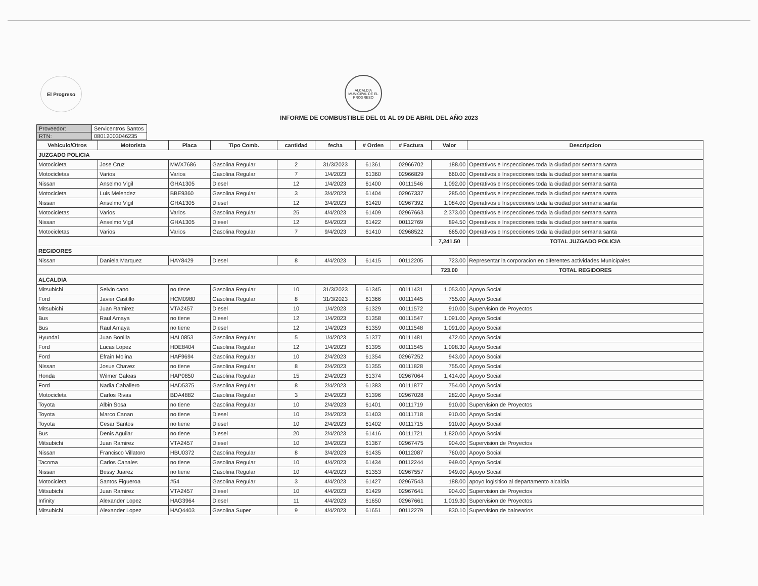El Progreso
ALCALDIA MUNICIPAL DE EL PROGRESO
INFORME DE COMBUSTIBLE DEL 01 AL 09 DE ABRIL DEL AÑO 2023
| Proveedor: | Servicentros Santos |
| RTN: | 08012003046235 |
| Vehiculo/Otros | Motorista | Placa | Tipo Comb. | cantidad | fecha | # Orden | # Factura | Valor | Descripcion |
| --- | --- | --- | --- | --- | --- | --- | --- | --- | --- |
| JUZGADO POLICIA | | | | | | | | | |
| Motocicleta | Jose Cruz | MWX7686 | Gasolina Regular | 2 | 31/3/2023 | 61361 | 02966702 | 188.00 | Operativos e Inspecciones toda la ciudad por semana santa |
| Motocicletas | Varios | Varios | Gasolina Regular | 7 | 1/4/2023 | 61360 | 02966829 | 660.00 | Operativos e Inspecciones toda la ciudad por semana santa |
| Nissan | Anselmo Vigil | GHA1305 | Diesel | 12 | 1/4/2023 | 61400 | 00111546 | 1,092.00 | Operativos e Inspecciones toda la ciudad por semana santa |
| Motocicleta | Luis Melendez | BBE9360 | Gasolina Regular | 3 | 3/4/2023 | 61404 | 02967337 | 285.00 | Operativos e Inspecciones toda la ciudad por semana santa |
| Nissan | Anselmo Vigil | GHA1305 | Diesel | 12 | 3/4/2023 | 61420 | 02967392 | 1,084.00 | Operativos e Inspecciones toda la ciudad por semana santa |
| Motocicletas | Varios | Varios | Gasolina Regular | 25 | 4/4/2023 | 61409 | 02967663 | 2,373.00 | Operativos e Inspecciones toda la ciudad por semana santa |
| Nissan | Anselmo Vigil | GHA1305 | Diesel | 12 | 6/4/2023 | 61422 | 00112769 | 894.50 | Operativos e Inspecciones toda la ciudad por semana santa |
| Motocicletas | Varios | Varios | Gasolina Regular | 7 | 9/4/2023 | 61410 | 02968522 | 665.00 | Operativos e Inspecciones toda la ciudad por semana santa |
| | | | | | | | | 7,241.50 | TOTAL JUZGADO POLICIA |
| REGIDORES | | | | | | | | | |
| Nissan | Daniela Marquez | HAY8429 | Diesel | 8 | 4/4/2023 | 61415 | 00112205 | 723.00 | Representar la corporacion en diferentes actividades Municipales |
| | | | | | | | | 723.00 | TOTAL REGIDORES |
| ALCALDIA | | | | | | | | | |
| Mitsubichi | Selvin cano | no tiene | Gasolina Regular | 10 | 31/3/2023 | 61345 | 00111431 | 1,053.00 | Apoyo Social |
| Ford | Javier Castillo | HCM0980 | Gasolina Regular | 8 | 31/3/2023 | 61366 | 00111445 | 755.00 | Apoyo Social |
| Mitsubichi | Juan Ramirez | VTA2457 | Diesel | 10 | 1/4/2023 | 61329 | 00111572 | 910.00 | Supervision de Proyectos |
| Bus | Raul Amaya | no tiene | Diesel | 12 | 1/4/2023 | 61358 | 00111547 | 1,091.00 | Apoyo Social |
| Bus | Raul Amaya | no tiene | Diesel | 12 | 1/4/2023 | 61359 | 00111548 | 1,091.00 | Apoyo Social |
| Hyundai | Juan Bonilla | HAL0853 | Gasolina Regular | 5 | 1/4/2023 | 51377 | 00111481 | 472.00 | Apoyo Social |
| Ford | Lucas Lopez | HDE8404 | Gasolina Regular | 12 | 1/4/2023 | 61395 | 00111545 | 1,098.30 | Apoyo Social |
| Ford | Efrain Molina | HAF9694 | Gasolina Regular | 10 | 2/4/2023 | 61354 | 02967252 | 943.00 | Apoyo Social |
| Nissan | Josue Chavez | no tiene | Gasolina Regular | 8 | 2/4/2023 | 61355 | 00111828 | 755.00 | Apoyo Social |
| Honda | Wilmer Galeas | HAP0850 | Gasolina Regular | 15 | 2/4/2023 | 61374 | 02967064 | 1,414.00 | Apoyo Social |
| Ford | Nadia Caballero | HAD5375 | Gasolina Regular | 8 | 2/4/2023 | 61383 | 00111877 | 754.00 | Apoyo Social |
| Motocicleta | Carlos Rivas | BDA4882 | Gasolina Regular | 3 | 2/4/2023 | 61396 | 02967028 | 282.00 | Apoyo Social |
| Toyota | Albin Sosa | no tiene | Gasolina Regular | 10 | 2/4/2023 | 61401 | 00111719 | 910.00 | Supervision de Proyectos |
| Toyota | Marco Canan | no tiene | Diesel | 10 | 2/4/2023 | 61403 | 00111718 | 910.00 | Apoyo Social |
| Toyota | Cesar Santos | no tiene | Diesel | 10 | 2/4/2023 | 61402 | 00111715 | 910.00 | Apoyo Social |
| Bus | Denis Aguilar | no tiene | Diesel | 20 | 2/4/2023 | 61416 | 00111721 | 1,820.00 | Apoyo Social |
| Mitsubichi | Juan Ramirez | VTA2457 | Diesel | 10 | 3/4/2023 | 61367 | 02967475 | 904.00 | Supervision de Proyectos |
| Nissan | Francisco Villatoro | HBU0372 | Gasolina Regular | 8 | 3/4/2023 | 61435 | 00112087 | 760.00 | Apoyo Social |
| Tacoma | Carlos Canales | no tiene | Gasolina Regular | 10 | 4/4/2023 | 61434 | 00112244 | 949.00 | Apoyo Social |
| Nissan | Bessy Juarez | no tiene | Gasolina Regular | 10 | 4/4/2023 | 61353 | 02967557 | 949.00 | Apoyo Social |
| Motocicleta | Santos Figueroa | #54 | Gasolina Regular | 3 | 4/4/2023 | 61427 | 02967543 | 188.00 | apoyo logisitico al departamento alcaldia |
| Mitsubichi | Juan Ramirez | VTA2457 | Diesel | 10 | 4/4/2023 | 61429 | 02967641 | 904.00 | Supervision de Proyectos |
| Infinity | Alexander Lopez | HAG3964 | Diesel | 11 | 4/4/2023 | 61650 | 02967661 | 1,019.30 | Supervision de Proyectos |
| Mitsubichi | Alexander Lopez | HAQ4403 | Gasolina Super | 9 | 4/4/2023 | 61651 | 00112279 | 830.10 | Supervision de balnearios |